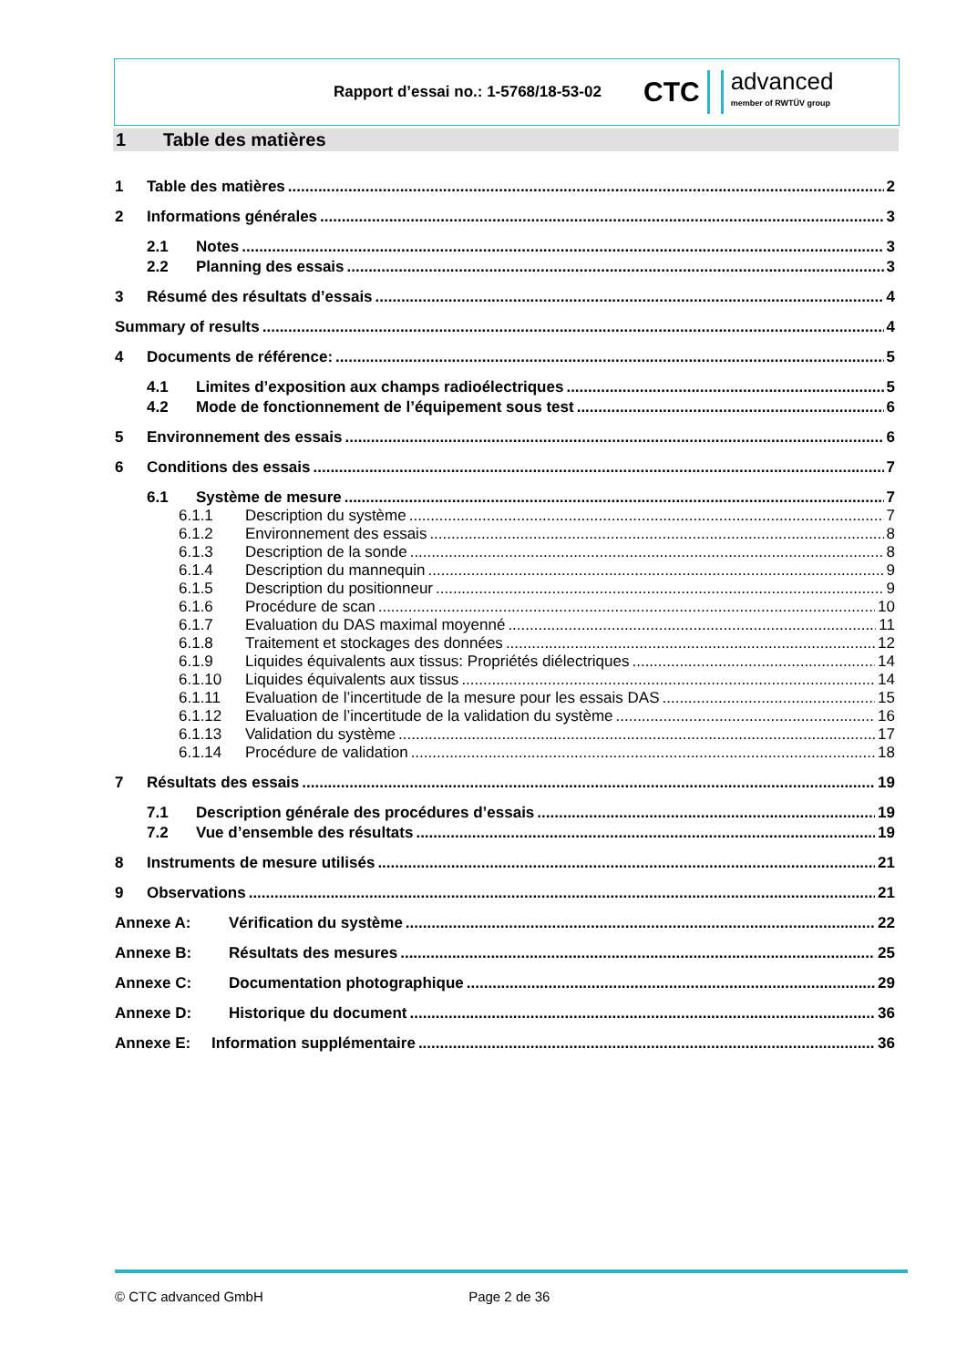Rapport d’essai no.: 1-5768/18-53-02
CTC advanced
member of RWTÜV group
1 Table des matières
1 Table des matières 2
2 Informations générales 3
2.1 Notes 3
2.2 Planning des essais 3
3 Résumé des résultats d’essais 4
Summary of results 4
4 Documents de référence: 5
4.1 Limites d’exposition aux champs radioélectriques 5
4.2 Mode de fonctionnement de l’équipement sous test 6
5 Environnement des essais 6
6 Conditions des essais 7
6.1 Système de mesure 7
6.1.1 Description du système 7
6.1.2 Environnement des essais 8
6.1.3 Description de la sonde 8
6.1.4 Description du mannequin 9
6.1.5 Description du positionneur 9
6.1.6 Procédure de scan 10
6.1.7 Evaluation du DAS maximal moyenné 11
6.1.8 Traitement et stockages des données 12
6.1.9 Liquides équivalents aux tissus: Propriétés diélectriques 14
6.1.10 Liquides équivalents aux tissus 14
6.1.11 Evaluation de l’incertitude de la mesure pour les essais DAS 15
6.1.12 Evaluation de l’incertitude de la validation du système 16
6.1.13 Validation du système 17
6.1.14 Procédure de validation 18
7 Résultats des essais 19
7.1 Description générale des procédures d’essais 19
7.2 Vue d’ensemble des résultats 19
8 Instruments de mesure utilisés 21
9 Observations 21
Annexe A: Vérification du système 22
Annexe B: Résultats des mesures 25
Annexe C: Documentation photographique 29
Annexe D: Historique du document 36
Annexe E: Information supplémentaire 36
© CTC advanced GmbH Page 2 de 36